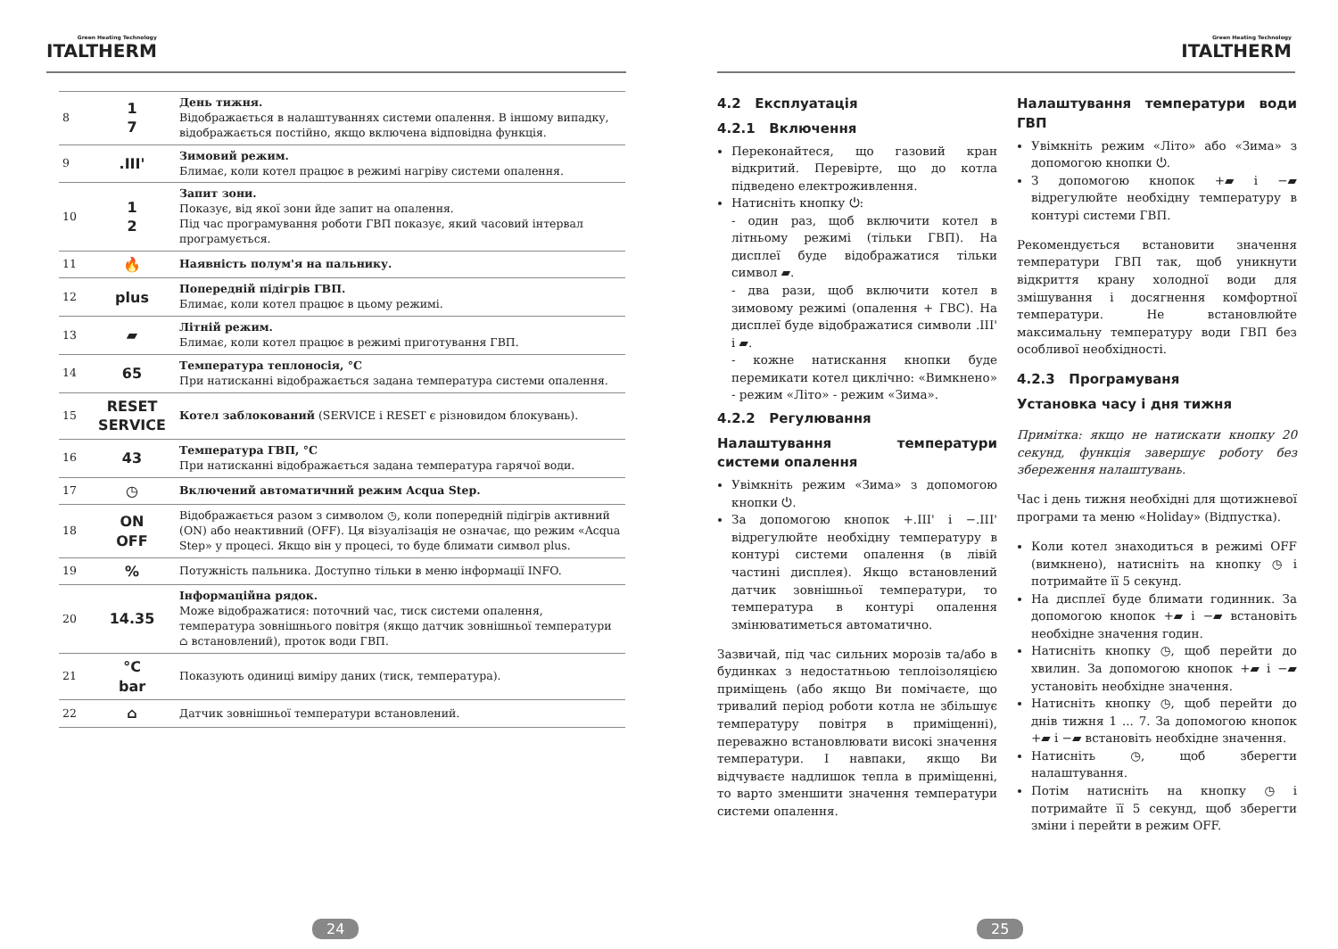Green Heating Technology
ITALTHERM
| 8 | 1 7 | День тижня. Відображається в налаштуваннях системи опалення. В іншому випадку, відображається постійно, якщо включена відповідна функція. |
| 9 | .III' | Зимовий режим. Блимає, коли котел працює в режимі нагріву системи опалення. |
| 10 | 1 2 | Запит зони. Показує, від якої зони йде запит на опалення. Під час програмування роботи ГВП показує, який часовий інтервал програмується. |
| 11 | 🔥 | Наявність полум'я на пальнику. |
| 12 | plus | Попередній підігрів ГВП. Блимає, коли котел працює в цьому режимі. |
| 13 | ▰ | Літній режим. Блимає, коли котел працює в режимі приготування ГВП. |
| 14 | 65 | Температура теплоносія, °C При натисканні відображається задана температура системи опалення. |
| 15 | RESET SERVICE | Котел заблокований (SERVICE і RESET є різновидом блокувань). |
| 16 | 43 | Температура ГВП, °C При натисканні відображається задана температура гарячої води. |
| 17 | ◷ | Включений автоматичний режим Acqua Step. |
| 18 | ON OFF | Відображається разом з символом ◷, коли попередній підігрів активний (ON) або неактивний (OFF). Ця візуалізація не означає, що режим «Acqua Step» у процесі. Якщо він у процесі, то буде блимати символ plus. |
| 19 | % | Потужність пальника. Доступно тільки в меню інформації INFO. |
| 20 | 14.35 | Інформаційна рядок. Може відображатися: поточний час, тиск системи опалення, температура зовнішнього повітря (якщо датчик зовнішньої температури ⌂ встановлений), проток води ГВП. |
| 21 | °C bar | Показують одиниці виміру даних (тиск, температура). |
| 22 | ⌂ | Датчик зовнішньої температури встановлений. |
24
Green Heating Technology
ITALTHERM
4.2 Експлуатація
4.2.1 Включення
Переконайтеся, що газовий кран відкритий. Перевірте, що до котла підведено електроживлення.
Натисніть кнопку ⏻:
- один раз, щоб включити котел в літньому режимі (тільки ГВП). На дисплеї буде відображатися тільки символ ▰.
- два рази, щоб включити котел в зимовому режимі (опалення + ГВС). На дисплеї буде відображатися символи .III' і ▰.
- кожне натискання кнопки буде перемикати котел циклічно: «Вимкнено» - режим «Літо» - режим «Зима».
4.2.2 Регулювання
Налаштування температури системи опалення
Увімкніть режим «Зима» з допомогою кнопки ⏻.
За допомогою кнопок +.III' і −.III' відрегулюйте необхідну температуру в контурі системи опалення (в лівій частині дисплея). Якщо встановлений датчик зовнішньої температури, то температура в контурі опалення змінюватиметься автоматично.
Зазвичай, під час сильних морозів та/або в будинках з недостатньою теплоізоляцією приміщень (або якщо Ви помічаєте, що тривалий період роботи котла не збільшує температуру повітря в приміщенні), переважно встановлювати високі значення температури. І навпаки, якщо Ви відчуваєте надлишок тепла в приміщенні, то варто зменшити значення температури системи опалення.
Налаштування температури води ГВП
Увімкніть режим «Літо» або «Зима» з допомогою кнопки ⏻.
З допомогою кнопок +▰ і −▰ відрегулюйте необхідну температуру в контурі системи ГВП.
Рекомендується встановити значення температури ГВП так, щоб уникнути відкриття крану холодної води для змішування і досягнення комфортної температури. Не встановлюйте максимальну температуру води ГВП без особливої необхідності.
4.2.3 Програмуваня
Установка часу і дня тижня
Примітка: якщо не натискати кнопку 20 секунд, функція завершує роботу без збереження налаштувань.
Час і день тижня необхідні для щотижневої програми та меню «Holiday» (Відпустка).
Коли котел знаходиться в режимі OFF (вимкнено), натисніть на кнопку ◷ і потримайте її 5 секунд.
На дисплеї буде блимати годинник. За допомогою кнопок +▰ і −▰ встановіть необхідне значення годин.
Натисніть кнопку ◷, щоб перейти до хвилин. За допомогою кнопок +▰ і −▰ установіть необхідне значення.
Натисніть кнопку ◷, щоб перейти до днів тижня 1 ... 7. За допомогою кнопок +▰ і −▰ встановіть необхідне значення.
Натисніть ◷, щоб зберегти налаштування.
Потім натисніть на кнопку ◷ і потримайте її 5 секунд, щоб зберегти зміни і перейти в режим OFF.
25